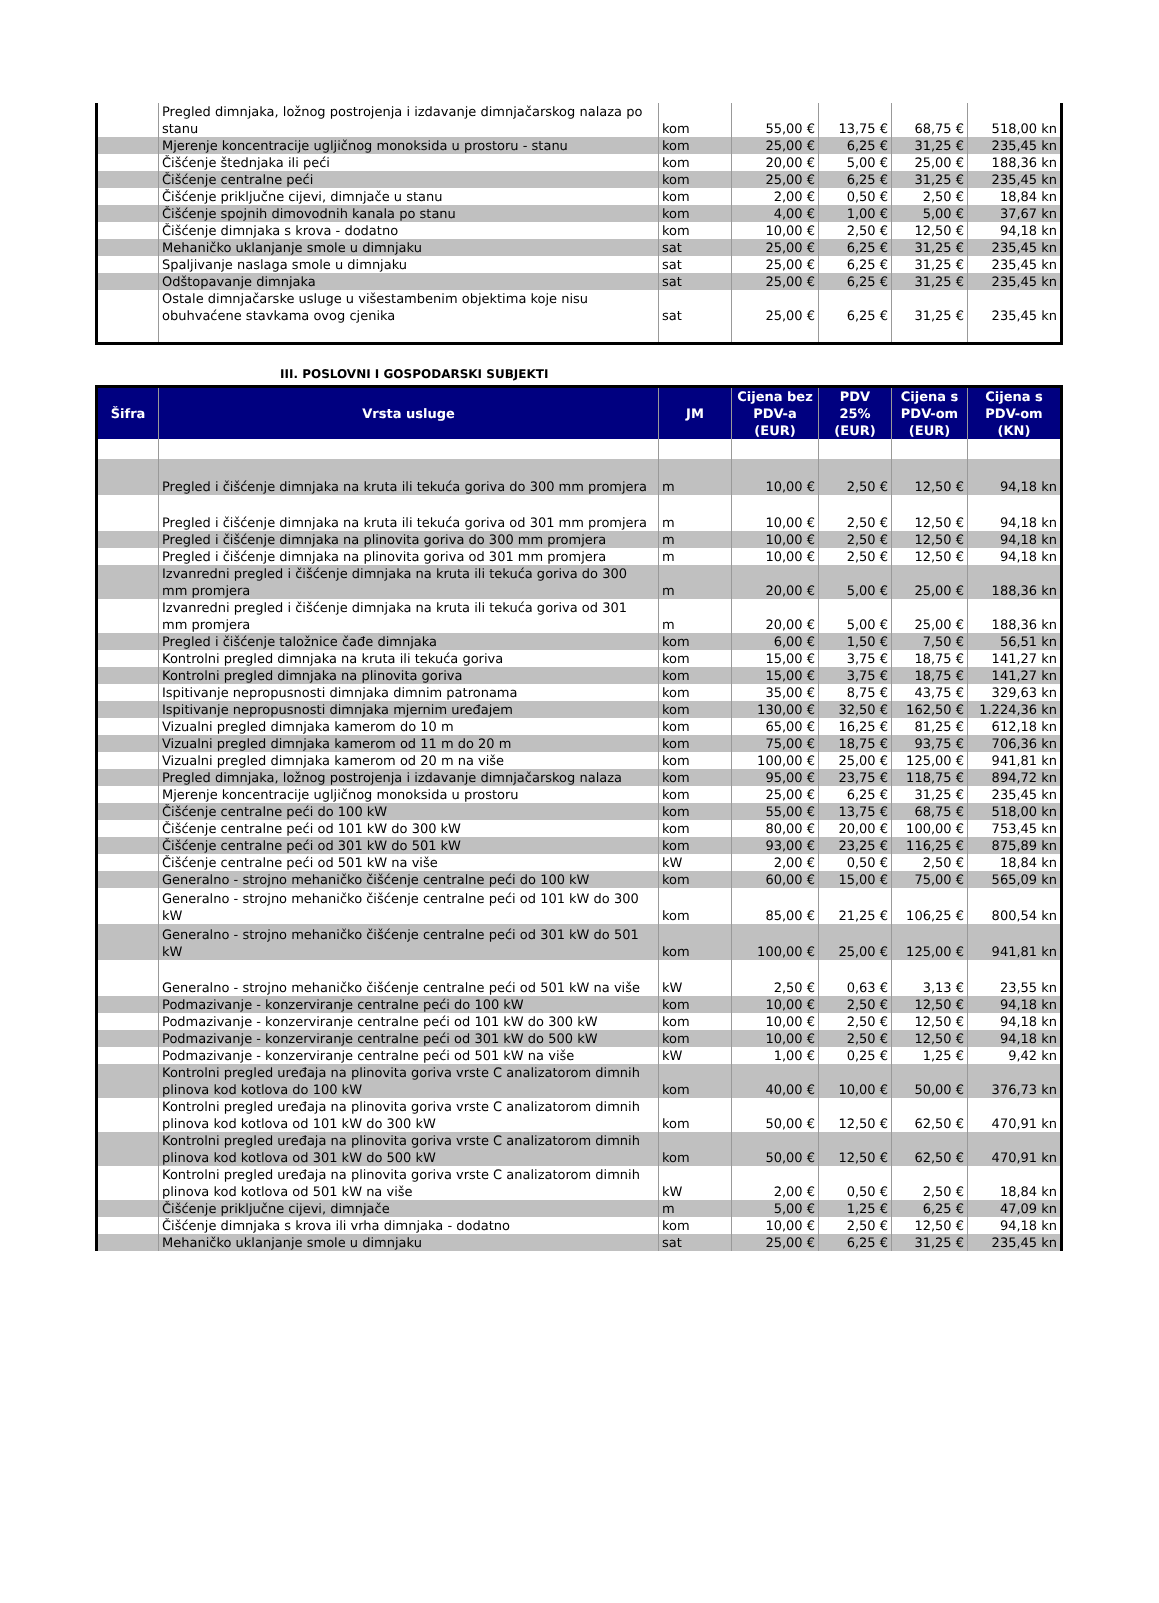| | Pregled dimnjaka, ložnog postrojenja i izdavanje dimnjačarskog nalaza po stanu | kom | 55,00 € | 13,75 € | 68,75 € | 518,00 kn |
| | Mjerenje koncentracije ugljičnog monoksida u prostoru - stanu | kom | 25,00 € | 6,25 € | 31,25 € | 235,45 kn |
| | Čišćenje štednjaka ili peći | kom | 20,00 € | 5,00 € | 25,00 € | 188,36 kn |
| | Čišćenje centralne peći | kom | 25,00 € | 6,25 € | 31,25 € | 235,45 kn |
| | Čišćenje priključne cijevi, dimnjače u stanu | kom | 2,00 € | 0,50 € | 2,50 € | 18,84 kn |
| | Čišćenje spojnih dimovodnih kanala po stanu | kom | 4,00 € | 1,00 € | 5,00 € | 37,67 kn |
| | Čišćenje dimnjaka s krova - dodatno | kom | 10,00 € | 2,50 € | 12,50 € | 94,18 kn |
| | Mehaničko uklanjanje smole u dimnjaku | sat | 25,00 € | 6,25 € | 31,25 € | 235,45 kn |
| | Spaljivanje naslaga smole u dimnjaku | sat | 25,00 € | 6,25 € | 31,25 € | 235,45 kn |
| | Odštopavanje dimnjaka | sat | 25,00 € | 6,25 € | 31,25 € | 235,45 kn |
| | Ostale dimnjačarske usluge u višestambenim objektima koje nisu obuhvaćene stavkama ovog cjenika | sat | 25,00 € | 6,25 € | 31,25 € | 235,45 kn |
III. POSLOVNI I GOSPODARSKI SUBJEKTI
| Šifra | Vrsta usluge | JM | Cijena bez PDV-a (EUR) | PDV 25% (EUR) | Cijena s PDV-om (EUR) | Cijena s PDV-om (KN) |
| --- | --- | --- | --- | --- | --- | --- |
| | Pregled i čišćenje dimnjaka na kruta ili tekuća goriva do 300 mm promjera | m | 10,00 € | 2,50 € | 12,50 € | 94,18 kn |
| | Pregled i čišćenje dimnjaka na kruta ili tekuća goriva od 301 mm promjera | m | 10,00 € | 2,50 € | 12,50 € | 94,18 kn |
| | Pregled i čišćenje dimnjaka na plinovita goriva do 300 mm promjera | m | 10,00 € | 2,50 € | 12,50 € | 94,18 kn |
| | Pregled i čišćenje dimnjaka na plinovita goriva od 301 mm promjera | m | 10,00 € | 2,50 € | 12,50 € | 94,18 kn |
| | Izvanredni pregled i čišćenje dimnjaka na kruta ili tekuća goriva do 300 mm promjera | m | 20,00 € | 5,00 € | 25,00 € | 188,36 kn |
| | Izvanredni pregled i čišćenje dimnjaka na kruta ili tekuća goriva od 301 mm promjera | m | 20,00 € | 5,00 € | 25,00 € | 188,36 kn |
| | Pregled i čišćenje taložnice čađe dimnjaka | kom | 6,00 € | 1,50 € | 7,50 € | 56,51 kn |
| | Kontrolni pregled dimnjaka na kruta ili tekuća goriva | kom | 15,00 € | 3,75 € | 18,75 € | 141,27 kn |
| | Kontrolni pregled dimnjaka na plinovita goriva | kom | 15,00 € | 3,75 € | 18,75 € | 141,27 kn |
| | Ispitivanje nepropusnosti dimnjaka dimnim patronama | kom | 35,00 € | 8,75 € | 43,75 € | 329,63 kn |
| | Ispitivanje nepropusnosti dimnjaka mjernim uređajem | kom | 130,00 € | 32,50 € | 162,50 € | 1.224,36 kn |
| | Vizualni pregled dimnjaka kamerom do 10 m | kom | 65,00 € | 16,25 € | 81,25 € | 612,18 kn |
| | Vizualni pregled dimnjaka kamerom od 11 m do 20 m | kom | 75,00 € | 18,75 € | 93,75 € | 706,36 kn |
| | Vizualni pregled dimnjaka kamerom od 20 m na više | kom | 100,00 € | 25,00 € | 125,00 € | 941,81 kn |
| | Pregled dimnjaka, ložnog postrojenja i izdavanje dimnjačarskog nalaza | kom | 95,00 € | 23,75 € | 118,75 € | 894,72 kn |
| | Mjerenje koncentracije ugljičnog monoksida u prostoru | kom | 25,00 € | 6,25 € | 31,25 € | 235,45 kn |
| | Čišćenje centralne peći do 100 kW | kom | 55,00 € | 13,75 € | 68,75 € | 518,00 kn |
| | Čišćenje centralne peći od 101 kW do 300 kW | kom | 80,00 € | 20,00 € | 100,00 € | 753,45 kn |
| | Čišćenje centralne peći od 301 kW do 501 kW | kom | 93,00 € | 23,25 € | 116,25 € | 875,89 kn |
| | Čišćenje centralne peći od 501 kW na više | kW | 2,00 € | 0,50 € | 2,50 € | 18,84 kn |
| | Generalno - strojno mehaničko čišćenje centralne peći do 100 kW | kom | 60,00 € | 15,00 € | 75,00 € | 565,09 kn |
| | Generalno - strojno mehaničko čišćenje centralne peći od 101 kW do 300 kW | kom | 85,00 € | 21,25 € | 106,25 € | 800,54 kn |
| | Generalno - strojno mehaničko čišćenje centralne peći od 301 kW do 501 kW | kom | 100,00 € | 25,00 € | 125,00 € | 941,81 kn |
| | Generalno - strojno mehaničko čišćenje centralne peći od 501 kW na više | kW | 2,50 € | 0,63 € | 3,13 € | 23,55 kn |
| | Podmazivanje - konzerviranje centralne peći do 100 kW | kom | 10,00 € | 2,50 € | 12,50 € | 94,18 kn |
| | Podmazivanje - konzerviranje centralne peći od 101 kW do 300 kW | kom | 10,00 € | 2,50 € | 12,50 € | 94,18 kn |
| | Podmazivanje - konzerviranje centralne peći od 301 kW do 500 kW | kom | 10,00 € | 2,50 € | 12,50 € | 94,18 kn |
| | Podmazivanje - konzerviranje centralne peći od 501 kW na više | kW | 1,00 € | 0,25 € | 1,25 € | 9,42 kn |
| | Kontrolni pregled uređaja na plinovita goriva vrste C analizatorom dimnih plinova kod kotlova do 100 kW | kom | 40,00 € | 10,00 € | 50,00 € | 376,73 kn |
| | Kontrolni pregled uređaja na plinovita goriva vrste C analizatorom dimnih plinova kod kotlova od 101 kW do 300 kW | kom | 50,00 € | 12,50 € | 62,50 € | 470,91 kn |
| | Kontrolni pregled uređaja na plinovita goriva vrste C analizatorom dimnih plinova kod kotlova od 301 kW do 500 kW | kom | 50,00 € | 12,50 € | 62,50 € | 470,91 kn |
| | Kontrolni pregled uređaja na plinovita goriva vrste C analizatorom dimnih plinova kod kotlova od 501 kW na više | kW | 2,00 € | 0,50 € | 2,50 € | 18,84 kn |
| | Čišćenje priključne cijevi, dimnjače | m | 5,00 € | 1,25 € | 6,25 € | 47,09 kn |
| | Čišćenje dimnjaka s krova ili vrha dimnjaka - dodatno | kom | 10,00 € | 2,50 € | 12,50 € | 94,18 kn |
| | Mehaničko uklanjanje smole u dimnjaku | sat | 25,00 € | 6,25 € | 31,25 € | 235,45 kn |